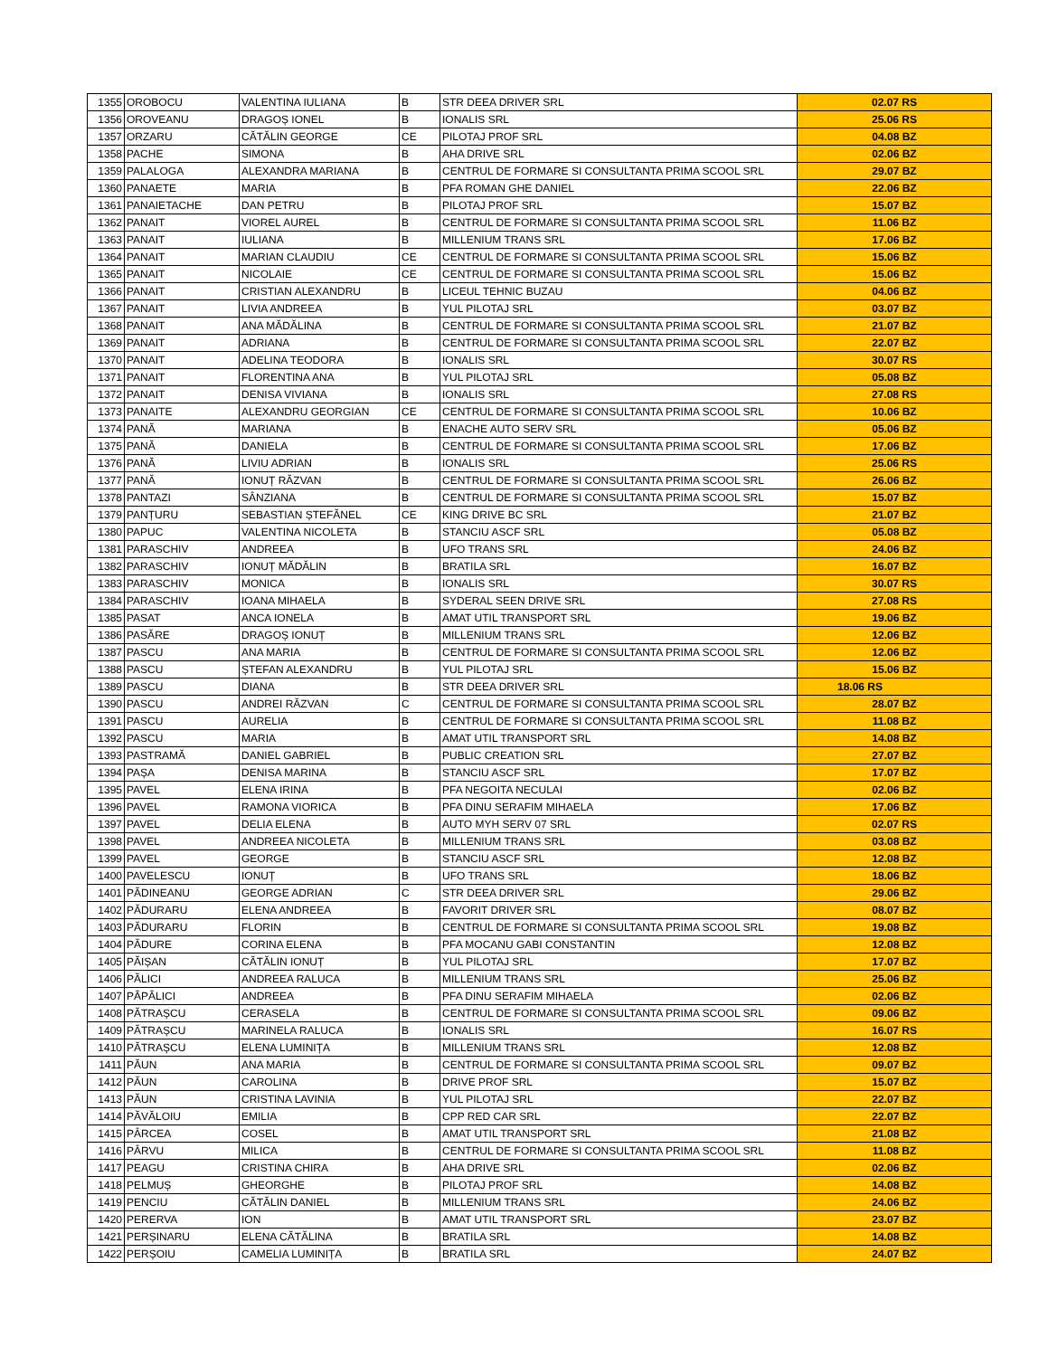| 1355 | OROBOCU | VALENTINA IULIANA | B | STR DEEA DRIVER SRL | 02.07 RS |
| 1356 | OROVEANU | DRAGOȘ IONEL | B | IONALIS SRL | 25.06 RS |
| 1357 | ORZARU | CĂTĂLIN GEORGE | CE | PILOTAJ PROF SRL | 04.08 BZ |
| 1358 | PACHE | SIMONA | B | AHA DRIVE SRL | 02.06 BZ |
| 1359 | PALALOGA | ALEXANDRA MARIANA | B | CENTRUL DE FORMARE SI CONSULTANTA PRIMA SCOOL SRL | 29.07 BZ |
| 1360 | PANAETE | MARIA | B | PFA ROMAN GHE DANIEL | 22.06 BZ |
| 1361 | PANAIETACHE | DAN PETRU | B | PILOTAJ PROF SRL | 15.07 BZ |
| 1362 | PANAIT | VIOREL AUREL | B | CENTRUL DE FORMARE SI CONSULTANTA PRIMA SCOOL SRL | 11.06 BZ |
| 1363 | PANAIT | IULIANA | B | MILLENIUM TRANS SRL | 17.06 BZ |
| 1364 | PANAIT | MARIAN CLAUDIU | CE | CENTRUL DE FORMARE SI CONSULTANTA PRIMA SCOOL SRL | 15.06 BZ |
| 1365 | PANAIT | NICOLAIE | CE | CENTRUL DE FORMARE SI CONSULTANTA PRIMA SCOOL SRL | 15.06 BZ |
| 1366 | PANAIT | CRISTIAN ALEXANDRU | B | LICEUL TEHNIC BUZAU | 04.06 BZ |
| 1367 | PANAIT | LIVIA ANDREEA | B | YUL PILOTAJ SRL | 03.07 BZ |
| 1368 | PANAIT | ANA MĂDĂLINA | B | CENTRUL DE FORMARE SI CONSULTANTA PRIMA SCOOL SRL | 21.07 BZ |
| 1369 | PANAIT | ADRIANA | B | CENTRUL DE FORMARE SI CONSULTANTA PRIMA SCOOL SRL | 22.07 BZ |
| 1370 | PANAIT | ADELINA TEODORA | B | IONALIS SRL | 30.07 RS |
| 1371 | PANAIT | FLORENTINA ANA | B | YUL PILOTAJ SRL | 05.08 BZ |
| 1372 | PANAIT | DENISA VIVIANA | B | IONALIS SRL | 27.08 RS |
| 1373 | PANAITE | ALEXANDRU GEORGIAN | CE | CENTRUL DE FORMARE SI CONSULTANTA PRIMA SCOOL SRL | 10.06 BZ |
| 1374 | PANĂ | MARIANA | B | ENACHE AUTO SERV SRL | 05.06 BZ |
| 1375 | PANĂ | DANIELA | B | CENTRUL DE FORMARE SI CONSULTANTA PRIMA SCOOL SRL | 17.06 BZ |
| 1376 | PANĂ | LIVIU ADRIAN | B | IONALIS SRL | 25.06 RS |
| 1377 | PANĂ | IONUȚ RĂZVAN | B | CENTRUL DE FORMARE SI CONSULTANTA PRIMA SCOOL SRL | 26.06 BZ |
| 1378 | PANTAZI | SÂNZIANA | B | CENTRUL DE FORMARE SI CONSULTANTA PRIMA SCOOL SRL | 15.07 BZ |
| 1379 | PANȚURU | SEBASTIAN ȘTEFĂNEL | CE | KING DRIVE BC SRL | 21.07 BZ |
| 1380 | PAPUC | VALENTINA NICOLETA | B | STANCIU ASCF SRL | 05.08 BZ |
| 1381 | PARASCHIV | ANDREEA | B | UFO TRANS SRL | 24.06 BZ |
| 1382 | PARASCHIV | IONUȚ MĂDĂLIN | B | BRATILA SRL | 16.07 BZ |
| 1383 | PARASCHIV | MONICA | B | IONALIS SRL | 30.07 RS |
| 1384 | PARASCHIV | IOANA MIHAELA | B | SYDERAL SEEN DRIVE SRL | 27.08 RS |
| 1385 | PASAT | ANCA IONELA | B | AMAT UTIL TRANSPORT SRL | 19.06 BZ |
| 1386 | PASĂRE | DRAGOȘ IONUȚ | B | MILLENIUM TRANS SRL | 12.06 BZ |
| 1387 | PASCU | ANA MARIA | B | CENTRUL DE FORMARE SI CONSULTANTA PRIMA SCOOL SRL | 12.06 BZ |
| 1388 | PASCU | ȘTEFAN ALEXANDRU | B | YUL PILOTAJ SRL | 15.06 BZ |
| 1389 | PASCU | DIANA | B | STR DEEA DRIVER SRL | 18.06 RS |
| 1390 | PASCU | ANDREI RĂZVAN | C | CENTRUL DE FORMARE SI CONSULTANTA PRIMA SCOOL SRL | 28.07 BZ |
| 1391 | PASCU | AURELIA | B | CENTRUL DE FORMARE SI CONSULTANTA PRIMA SCOOL SRL | 11.08 BZ |
| 1392 | PASCU | MARIA | B | AMAT UTIL TRANSPORT SRL | 14.08 BZ |
| 1393 | PASTRAMĂ | DANIEL GABRIEL | B | PUBLIC CREATION SRL | 27.07 BZ |
| 1394 | PAȘA | DENISA MARINA | B | STANCIU ASCF SRL | 17.07 BZ |
| 1395 | PAVEL | ELENA IRINA | B | PFA NEGOITA NECULAI | 02.06 BZ |
| 1396 | PAVEL | RAMONA VIORICA | B | PFA DINU SERAFIM MIHAELA | 17.06 BZ |
| 1397 | PAVEL | DELIA ELENA | B | AUTO MYH SERV 07 SRL | 02.07 RS |
| 1398 | PAVEL | ANDREEA NICOLETA | B | MILLENIUM TRANS SRL | 03.08 BZ |
| 1399 | PAVEL | GEORGE | B | STANCIU ASCF SRL | 12.08 BZ |
| 1400 | PAVELESCU | IONUȚ | B | UFO TRANS SRL | 18.06 BZ |
| 1401 | PĂDINEANU | GEORGE ADRIAN | C | STR DEEA DRIVER SRL | 29.06 BZ |
| 1402 | PĂDURARU | ELENA ANDREEA | B | FAVORIT DRIVER SRL | 08.07 BZ |
| 1403 | PĂDURARU | FLORIN | B | CENTRUL DE FORMARE SI CONSULTANTA PRIMA SCOOL SRL | 19.08 BZ |
| 1404 | PĂDURE | CORINA ELENA | B | PFA MOCANU GABI CONSTANTIN | 12.08 BZ |
| 1405 | PĂIȘAN | CĂTĂLIN IONUȚ | B | YUL PILOTAJ SRL | 17.07 BZ |
| 1406 | PĂLICI | ANDREEA RALUCA | B | MILLENIUM TRANS SRL | 25.06 BZ |
| 1407 | PĂPĂLICI | ANDREEA | B | PFA DINU SERAFIM MIHAELA | 02.06 BZ |
| 1408 | PĂTRAȘCU | CERASELA | B | CENTRUL DE FORMARE SI CONSULTANTA PRIMA SCOOL SRL | 09.06 BZ |
| 1409 | PĂTRAȘCU | MARINELA RALUCA | B | IONALIS SRL | 16.07 RS |
| 1410 | PĂTRAȘCU | ELENA LUMINIȚA | B | MILLENIUM TRANS SRL | 12.08 BZ |
| 1411 | PĂUN | ANA MARIA | B | CENTRUL DE FORMARE SI CONSULTANTA PRIMA SCOOL SRL | 09.07 BZ |
| 1412 | PĂUN | CAROLINA | B | DRIVE PROF SRL | 15.07 BZ |
| 1413 | PĂUN | CRISTINA LAVINIA | B | YUL PILOTAJ SRL | 22.07 BZ |
| 1414 | PĂVĂLOIU | EMILIA | B | CPP RED CAR SRL | 22.07 BZ |
| 1415 | PÂRCEA | COSEL | B | AMAT UTIL TRANSPORT SRL | 21.08 BZ |
| 1416 | PÂRVU | MILICA | B | CENTRUL DE FORMARE SI CONSULTANTA PRIMA SCOOL SRL | 11.08 BZ |
| 1417 | PEAGU | CRISTINA CHIRA | B | AHA DRIVE SRL | 02.06 BZ |
| 1418 | PELMUȘ | GHEORGHE | B | PILOTAJ PROF SRL | 14.08 BZ |
| 1419 | PENCIU | CĂTĂLIN DANIEL | B | MILLENIUM TRANS SRL | 24.06 BZ |
| 1420 | PERERVA | ION | B | AMAT UTIL TRANSPORT SRL | 23.07 BZ |
| 1421 | PERȘINARU | ELENA CĂTĂLINA | B | BRATILA SRL | 14.08 BZ |
| 1422 | PERȘOIU | CAMELIA LUMINIȚA | B | BRATILA SRL | 24.07 BZ |